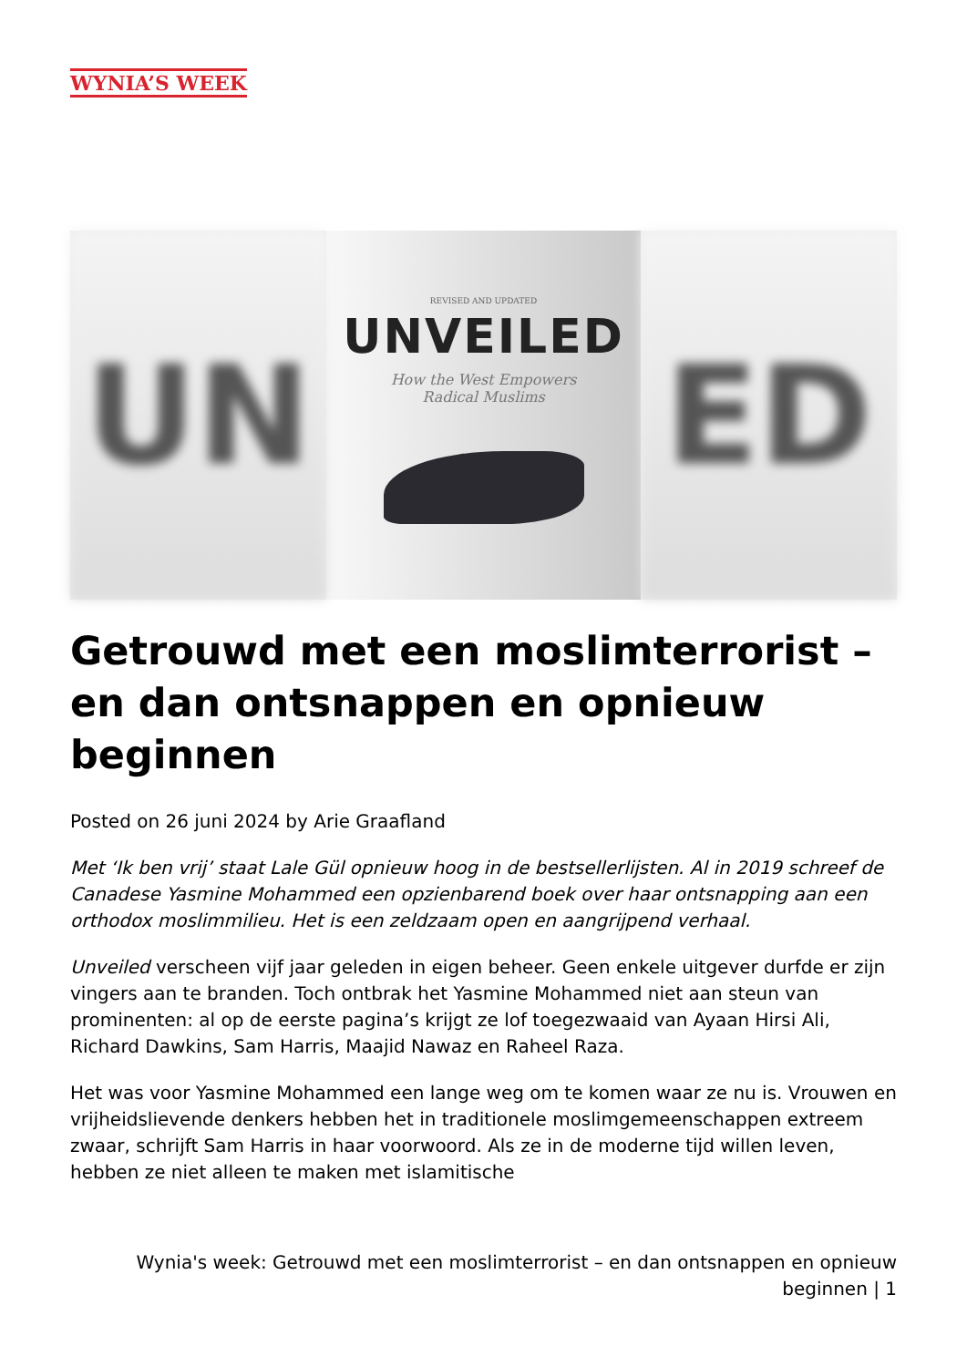WYNIA’S WEEK
UN
REVISED AND UPDATED
UNVEILED
How the West Empowers
Radical Muslims
ED
Getrouwd met een moslimterrorist – en dan ontsnappen en opnieuw beginnen
Posted on 26 juni 2024 by Arie Graafland
Met ‘Ik ben vrij’ staat Lale Gül opnieuw hoog in de bestsellerlijsten. Al in 2019 schreef de Canadese Yasmine Mohammed een opzienbarend boek over haar ontsnapping aan een orthodox moslimmilieu. Het is een zeldzaam open en aangrijpend verhaal.
Unveiled verscheen vijf jaar geleden in eigen beheer. Geen enkele uitgever durfde er zijn vingers aan te branden. Toch ontbrak het Yasmine Mohammed niet aan steun van prominenten: al op de eerste pagina’s krijgt ze lof toegezwaaid van Ayaan Hirsi Ali, Richard Dawkins, Sam Harris, Maajid Nawaz en Raheel Raza.
Het was voor Yasmine Mohammed een lange weg om te komen waar ze nu is. Vrouwen en vrijheidslievende denkers hebben het in traditionele moslimgemeenschappen extreem zwaar, schrijft Sam Harris in haar voorwoord. Als ze in de moderne tijd willen leven, hebben ze niet alleen te maken met islamitische
Wynia's week: Getrouwd met een moslimterrorist – en dan ontsnappen en opnieuw beginnen | 1